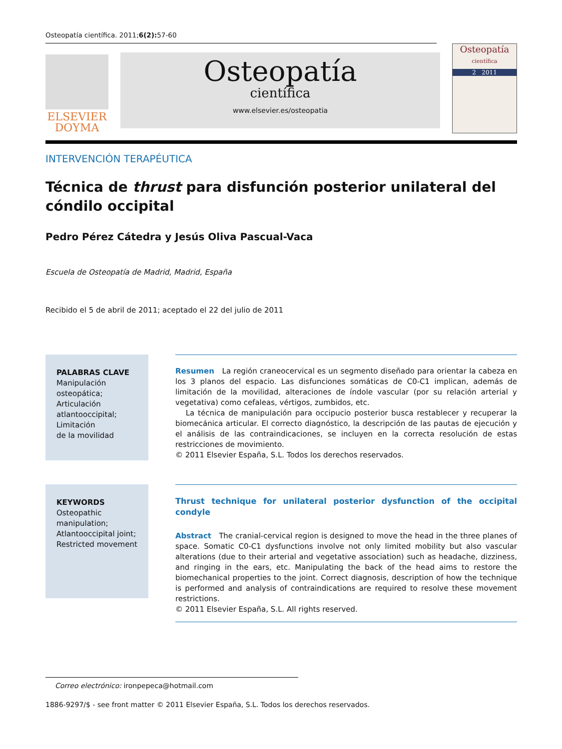Osteopatía científica. 2011;6(2): 57-60
ELSEVIER
DOYMA
Osteopatía
científica
www.elsevier.es/osteopatia
Osteopatía
científica
2 2011
INTERVENCIÓN TERAPÉUTICA
Técnica de thrust para disfunción posterior unilateral del cóndilo occipital
Pedro Pérez Cátedra y Jesús Oliva Pascual-Vaca
Escuela de Osteopatía de Madrid, Madrid, España
Recibido el 5 de abril de 2011; aceptado el 22 del julio de 2011
PALABRAS CLAVE
Manipulación osteopática;
Articulación atlantooccipital;
Limitación
de la movilidad
Resumen La región craneocervical es un segmento diseñado para orientar la cabeza en los 3 planos del espacio. Las disfunciones somáticas de C0-C1 implican, además de limitación de la movilidad, alteraciones de índole vascular (por su relación arterial y vegetativa) como cefaleas, vértigos, zumbidos, etc.
La técnica de manipulación para occipucio posterior busca restablecer y recuperar la biomecánica articular. El correcto diagnóstico, la descripción de las pautas de ejecución y el análisis de las contraindicaciones, se incluyen en la correcta resolución de estas restricciones de movimiento.
© 2011 Elsevier España, S.L. Todos los derechos reservados.
KEYWORDS
Osteopathic manipulation;
Atlantooccipital joint;
Restricted movement
Thrust technique for unilateral posterior dysfunction of the occipital condyle
Abstract The cranial-cervical region is designed to move the head in the three planes of space. Somatic C0-C1 dysfunctions involve not only limited mobility but also vascular alterations (due to their arterial and vegetative association) such as headache, dizziness, and ringing in the ears, etc. Manipulating the back of the head aims to restore the biomechanical properties to the joint. Correct diagnosis, description of how the technique is performed and analysis of contraindications are required to resolve these movement restrictions.
© 2011 Elsevier España, S.L. All rights reserved.
Correo electrónico: ironpepeca@hotmail.com
1886-9297/$ - see front matter © 2011 Elsevier España, S.L. Todos los derechos reservados.